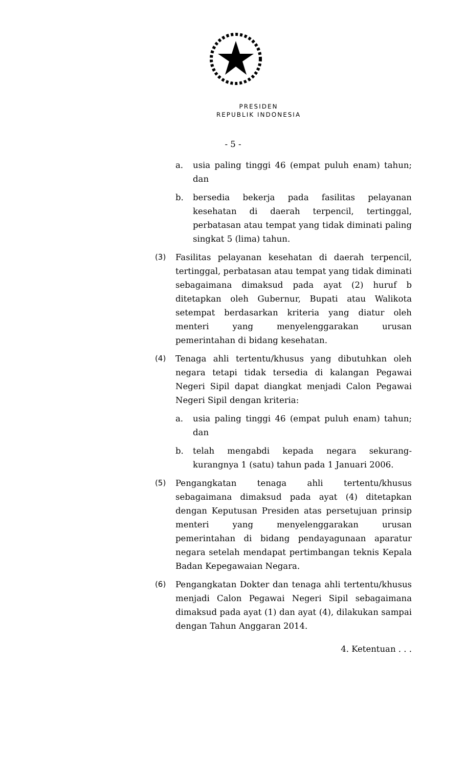PRESIDEN
REPUBLIK INDONESIA
- 5 -
a. usia paling tinggi 46 (empat puluh enam) tahun; dan
b. bersedia bekerja pada fasilitas pelayanan kesehatan di daerah terpencil, tertinggal, perbatasan atau tempat yang tidak diminati paling singkat 5 (lima) tahun.
(3) Fasilitas pelayanan kesehatan di daerah terpencil, tertinggal, perbatasan atau tempat yang tidak diminati sebagaimana dimaksud pada ayat (2) huruf b ditetapkan oleh Gubernur, Bupati atau Walikota setempat berdasarkan kriteria yang diatur oleh menteri yang menyelenggarakan urusan pemerintahan di bidang kesehatan.
(4) Tenaga ahli tertentu/khusus yang dibutuhkan oleh negara tetapi tidak tersedia di kalangan Pegawai Negeri Sipil dapat diangkat menjadi Calon Pegawai Negeri Sipil dengan kriteria:
a. usia paling tinggi 46 (empat puluh enam) tahun; dan
b. telah mengabdi kepada negara sekurang-kurangnya 1 (satu) tahun pada 1 Januari 2006.
(5) Pengangkatan tenaga ahli tertentu/khusus sebagaimana dimaksud pada ayat (4) ditetapkan dengan Keputusan Presiden atas persetujuan prinsip menteri yang menyelenggarakan urusan pemerintahan di bidang pendayagunaan aparatur negara setelah mendapat pertimbangan teknis Kepala Badan Kepegawaian Negara.
(6) Pengangkatan Dokter dan tenaga ahli tertentu/khusus menjadi Calon Pegawai Negeri Sipil sebagaimana dimaksud pada ayat (1) dan ayat (4), dilakukan sampai dengan Tahun Anggaran 2014.
4. Ketentuan . . .